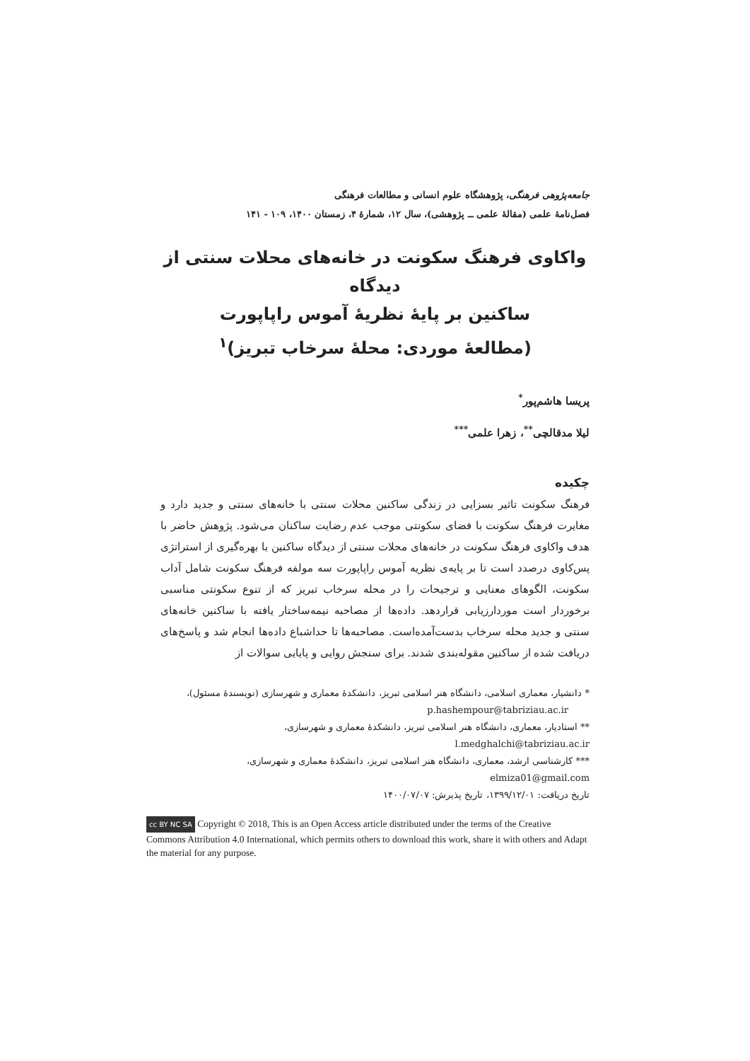جامعه‌پژوهی فرهنگی، پژوهشگاه علوم انسانی و مطالعات فرهنگی
فصل‌نامهٔ علمی (مقالهٔ علمی ــ پژوهشی)، سال ۱۲، شمارهٔ ۴، زمستان ۱۴۰۰، ۱۰۹ - ۱۴۱
واکاوی فرهنگ سکونت در خانه‌های محلات سنتی از دیدگاه
ساکنین بر پایهٔ نظریهٔ آموس راپاپورت
(مطالعهٔ موردی: محلهٔ سرخاب تبریز)<sup>۱</sup>
پریسا هاشم‌پور<sup>*</sup>
لیلا مدقالچی<sup>**</sup>، زهرا علمی<sup>***</sup>
چکیده
فرهنگ سکونت تاثیر بسزایی در زندگی ساکنین محلات سنتی با خانه‌های سنتی و جدید دارد و مغایرت فرهنگ سکونت با فضای سکونتی موجب عدم رضایت ساکنان می‌شود. پژوهش حاضر با هدف واکاوی فرهنگ سکونت در خانه‌های محلات سنتی از دیدگاه ساکنین با بهره‌گیری از استراتژی پس‌کاوی درصدد است تا بر پایه‌ی نظریه آموس راپاپورت سه مولفه فرهنگ سکونت شامل آداب سکونت، الگوهای معنایی و ترجیحات را در محله سرخاب تبریز که از تنوع سکونتی مناسبی برخوردار است موردارزیابی قراردهد. داده‌ها از مصاحبه نیمه‌ساختار یافته با ساکنین خانه‌های سنتی و جدید محله سرخاب بدست‌آمده‌است. مصاحبه‌ها تا حداشباع داده‌ها انجام شد و پاسخ‌های دریافت شده از ساکنین مقوله‌بندی شدند. برای سنجش روایی و پایایی سوالات از
* دانشیار، معماری اسلامی، دانشگاه هنر اسلامی تبریز، دانشکدهٔ معماری و شهرسازی (نویسندهٔ مسئول)،
p.hashempour@tabriziau.ac.ir
** استادیار، معماری، دانشگاه هنر اسلامی تبریز، دانشکدهٔ معماری و شهرسازی،
l.medghalchi@tabriziau.ac.ir
*** کارشناسی ارشد، معماری، دانشگاه هنر اسلامی تبریز، دانشکدهٔ معماری و شهرسازی،
elmiza01@gmail.com
تاریخ دریافت: ۱۳۹۹/۱۲/۰۱، تاریخ پذیرش: ۱۴۰۰/۰۷/۰۷
cc BY NC SA Copyright © 2018, This is an Open Access article distributed under the terms of the Creative Commons Attribution 4.0 International, which permits others to download this work, share it with others and Adapt the material for any purpose.